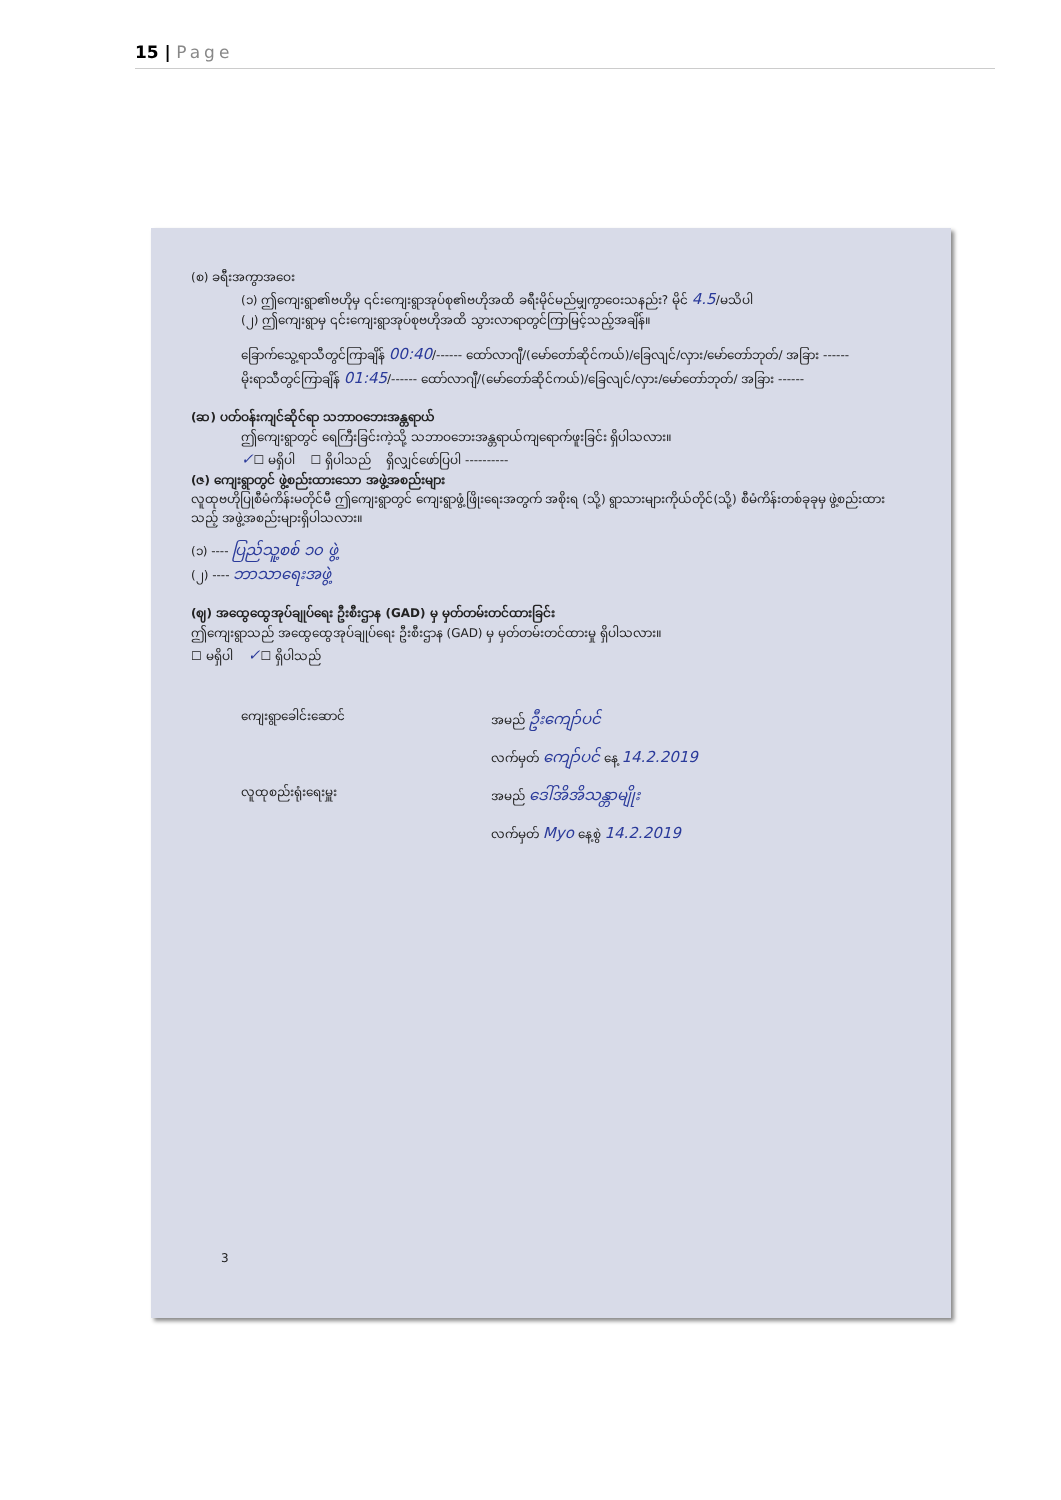15 | Page
(စ) ခရီးအကွာအဝေး
(၁) ဤကျေးရွာ၏ဗဟိုမှ ၎င်းကျေးရွာအုပ်စု၏ဗဟိုအထိ ခရီးမိုင်မည်မျှကွာဝေးသနည်း? မိုင် 4.5/မသိပါ
(၂) ဤကျေးရွာမှ ၎င်းကျေးရွာအုပ်စုဗဟိုအထိ သွားလာရာတွင်ကြာမြင့်သည့်အချိန်။
ခြောက်သွေ့ရာသီတွင်ကြာချိန် 00:40/------ ထော်လာဂျီ/(မော်တော်ဆိုင်ကယ်)/ခြေလျင်/လှား/မော်တော်ဘုတ်/ အခြား ------
မိုးရာသီတွင်ကြာချိန် 01:45/------ ထော်လာဂျီ/(မော်တော်ဆိုင်ကယ်)/ခြေလျင်/လှား/မော်တော်ဘုတ်/ အခြား ------
(ဆ) ပတ်ဝန်းကျင်ဆိုင်ရာ သဘာဝဘေးအန္တရာယ်
ဤကျေးရွာတွင် ရေကြီးခြင်းကဲ့သို့ သဘာဝဘေးအန္တရာယ်ကျရောက်ဖူးခြင်း ရှိပါသလား။
✓☐ မရှိပါ ☐ ရှိပါသည် ရှိလျှင်ဖော်ပြပါ ----------
(ဇ) ကျေးရွာတွင် ဖွဲ့စည်းထားသော အဖွဲ့အစည်းများ
လူထုဗဟိုပြုစီမံကိန်းမတိုင်မီ ဤကျေးရွာတွင် ကျေးရွာဖွံ့ဖြိုးရေးအတွက် အစိုးရ (သို့) ရွာသားများကိုယ်တိုင်(သို့) စီမံကိန်းတစ်ခုခုမှ ဖွဲ့စည်းထားသည့် အဖွဲ့အစည်းများရှိပါသလား။
(၁) ---- ပြည်သူ့စစ် ၁၀ ဖွဲ့
(၂) ---- ဘာသာရေးအဖွဲ့
(ဈ) အထွေထွေအုပ်ချုပ်ရေး ဦးစီးဌာန (GAD) မှ မှတ်တမ်းတင်ထားခြင်း
ဤကျေးရွာသည် အထွေထွေအုပ်ချုပ်ရေး ဦးစီးဌာန (GAD) မှ မှတ်တမ်းတင်ထားမှု ရှိပါသလား။
☐ မရှိပါ ✓☐ ရှိပါသည်
ကျေးရွာခေါင်းဆောင် အမည် ဦးကျော်ပင်
လက်မှတ် ကျော်ပင် နေ့ 14.2.2019
လူထုစည်းရုံးရေးမှူး အမည် ဒေါ်အိအိသန္တာမျိုး
လက်မှတ် Myo နေ့စွဲ 14.2.2019
3